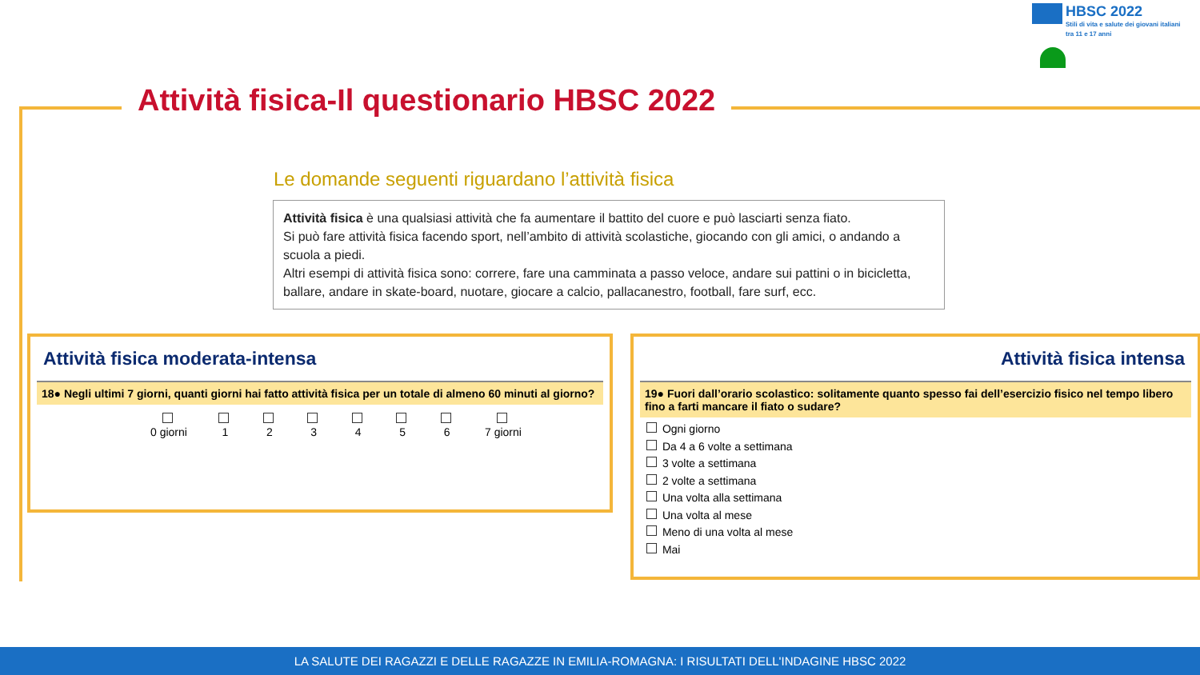HBSC 2022
Stili di vita e salute dei giovani italiani
tra 11 e 17 anni
Attività fisica-Il questionario HBSC 2022
Le domande seguenti riguardano l’attività fisica
Attività fisica è una qualsiasi attività che fa aumentare il battito del cuore e può lasciarti senza fiato.
Si può fare attività fisica facendo sport, nell’ambito di attività scolastiche, giocando con gli amici, o andando a scuola a piedi.
Altri esempi di attività fisica sono: correre, fare una camminata a passo veloce, andare sui pattini o in bicicletta, ballare, andare in skate-board, nuotare, giocare a calcio, pallacanestro, football, fare surf, ecc.
Attività fisica moderata-intensa
18● Negli ultimi 7 giorni, quanti giorni hai fatto attività fisica per un totale di almeno 60 minuti al giorno?
0 giorni
1
2
3
4
5
6
7 giorni
Attività fisica intensa
19● Fuori dall’orario scolastico: solitamente quanto spesso fai dell’esercizio fisico nel tempo libero fino a farti mancare il fiato o sudare?
Ogni giorno
Da 4 a 6 volte a settimana
3 volte a settimana
2 volte a settimana
Una volta alla settimana
Una volta al mese
Meno di una volta al mese
Mai
LA SALUTE DEI RAGAZZI E DELLE RAGAZZE IN EMILIA-ROMAGNA: I RISULTATI DELL'INDAGINE HBSC 2022